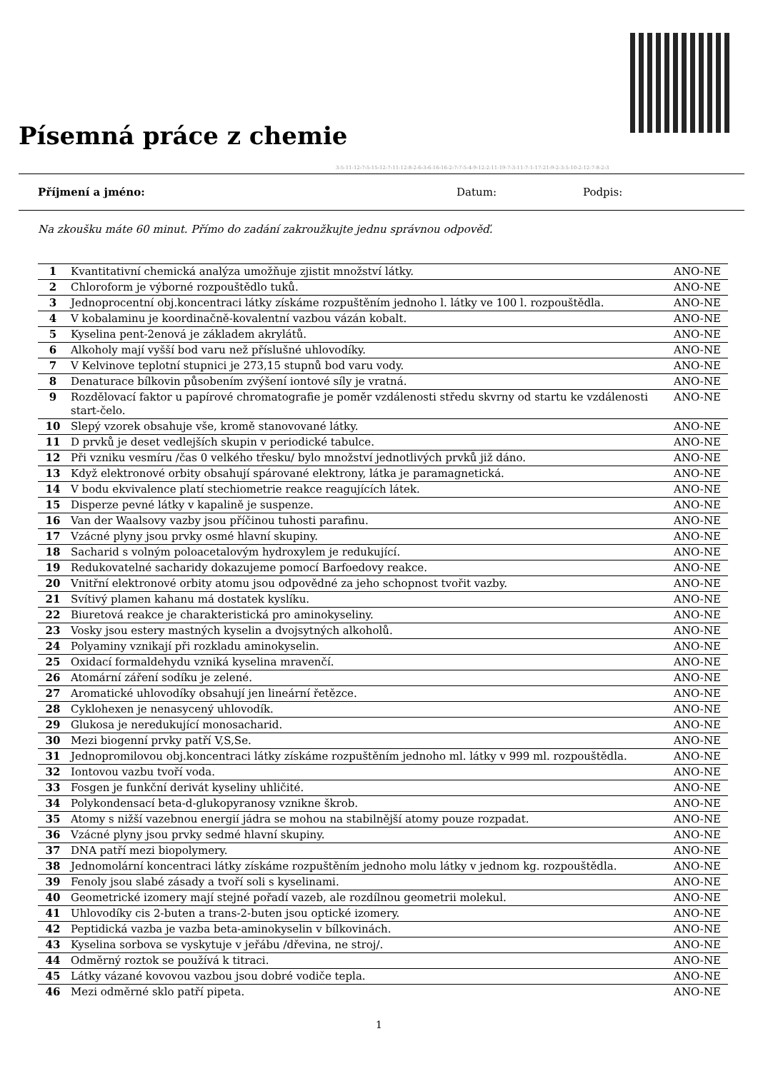Písemná práce z chemie
3-5-11-12-7-5-15-12-7-11-12-8-2-6-3-6-16-16-2-7-7-5-4-9-12-2-11-19-7-3-11-7-1-17-21-9-2-3-5-10-2-12-7-8-2-3
Příjmení a jméno: Datum: Podpis:
Na zkoušku máte 60 minut. Přímo do zadání zakroužkujte jednu správnou odpověď.
| 1 | Kvantitativní chemická analýza umožňuje zjistit množství látky. | ANO-NE |
| 2 | Chloroform je výborné rozpouštědlo tuků. | ANO-NE |
| 3 | Jednoprocentní obj.koncentraci látky získáme rozpuštěním jednoho l. látky ve 100 l. rozpouštědla. | ANO-NE |
| 4 | V kobalaminu je koordinačně-kovalentní vazbou vázán kobalt. | ANO-NE |
| 5 | Kyselina pent-2enová je základem akrylátů. | ANO-NE |
| 6 | Alkoholy mají vyšší bod varu než příslušné uhlovodíky. | ANO-NE |
| 7 | V Kelvinove teplotní stupnici je 273,15 stupnů bod varu vody. | ANO-NE |
| 8 | Denaturace bílkovin působením zvýšení iontové síly je vratná. | ANO-NE |
| 9 | Rozdělovací faktor u papírové chromatografie je poměr vzdálenosti středu skvrny od startu ke vzdálenosti start-čelo. | ANO-NE |
| 10 | Slepý vzorek obsahuje vše, kromě stanovované látky. | ANO-NE |
| 11 | D prvků je deset vedlejších skupin v periodické tabulce. | ANO-NE |
| 12 | Při vzniku vesmíru /čas 0 velkého třesku/ bylo množství jednotlivých prvků již dáno. | ANO-NE |
| 13 | Když elektronové orbity obsahují spárované elektrony, látka je paramagnetická. | ANO-NE |
| 14 | V bodu ekvivalence platí stechiometrie reakce reagujících látek. | ANO-NE |
| 15 | Disperze pevné látky v kapalině je suspenze. | ANO-NE |
| 16 | Van der Waalsovy vazby jsou příčinou tuhosti parafinu. | ANO-NE |
| 17 | Vzácné plyny jsou prvky osmé hlavní skupiny. | ANO-NE |
| 18 | Sacharid s volným poloacetalovým hydroxylem je redukující. | ANO-NE |
| 19 | Redukovatelné sacharidy dokazujeme pomocí Barfoedovy reakce. | ANO-NE |
| 20 | Vnitřní elektronové orbity atomu jsou odpovědné za jeho schopnost tvořit vazby. | ANO-NE |
| 21 | Svítivý plamen kahanu má dostatek kyslíku. | ANO-NE |
| 22 | Biuretová reakce je charakteristická pro aminokyseliny. | ANO-NE |
| 23 | Vosky jsou estery mastných kyselin a dvojsytných alkoholů. | ANO-NE |
| 24 | Polyaminy vznikají při rozkladu aminokyselin. | ANO-NE |
| 25 | Oxidací formaldehydu vzniká kyselina mravenčí. | ANO-NE |
| 26 | Atomární záření sodíku je zelené. | ANO-NE |
| 27 | Aromatické uhlovodíky obsahují jen lineární řetězce. | ANO-NE |
| 28 | Cyklohexen je nenasycený uhlovodík. | ANO-NE |
| 29 | Glukosa je neredukující monosacharid. | ANO-NE |
| 30 | Mezi biogenní prvky patří V,S,Se. | ANO-NE |
| 31 | Jednopromilovou obj.koncentraci látky získáme rozpuštěním jednoho ml. látky v 999 ml. rozpouštědla. | ANO-NE |
| 32 | Iontovou vazbu tvoří voda. | ANO-NE |
| 33 | Fosgen je funkční derivát kyseliny uhličité. | ANO-NE |
| 34 | Polykondensací beta-d-glukopyranosy vznikne škrob. | ANO-NE |
| 35 | Atomy s nižší vazebnou energií jádra se mohou na stabilnější atomy pouze rozpadat. | ANO-NE |
| 36 | Vzácné plyny jsou prvky sedmé hlavní skupiny. | ANO-NE |
| 37 | DNA patří mezi biopolymery. | ANO-NE |
| 38 | Jednomolární koncentraci látky získáme rozpuštěním jednoho molu látky v jednom kg. rozpouštědla. | ANO-NE |
| 39 | Fenoly jsou slabé zásady a tvoří soli s kyselinami. | ANO-NE |
| 40 | Geometrické izomery mají stejné pořadí vazeb, ale rozdílnou geometrii molekul. | ANO-NE |
| 41 | Uhlovodíky cis 2-buten a trans-2-buten jsou optické izomery. | ANO-NE |
| 42 | Peptidická vazba je vazba beta-aminokyselin v bílkovinách. | ANO-NE |
| 43 | Kyselina sorbova se vyskytuje v jeřábu /dřevina, ne stroj/. | ANO-NE |
| 44 | Odměrný roztok se používá k titraci. | ANO-NE |
| 45 | Látky vázané kovovou vazbou jsou dobré vodiče tepla. | ANO-NE |
| 46 | Mezi odměrné sklo patří pipeta. | ANO-NE |
1